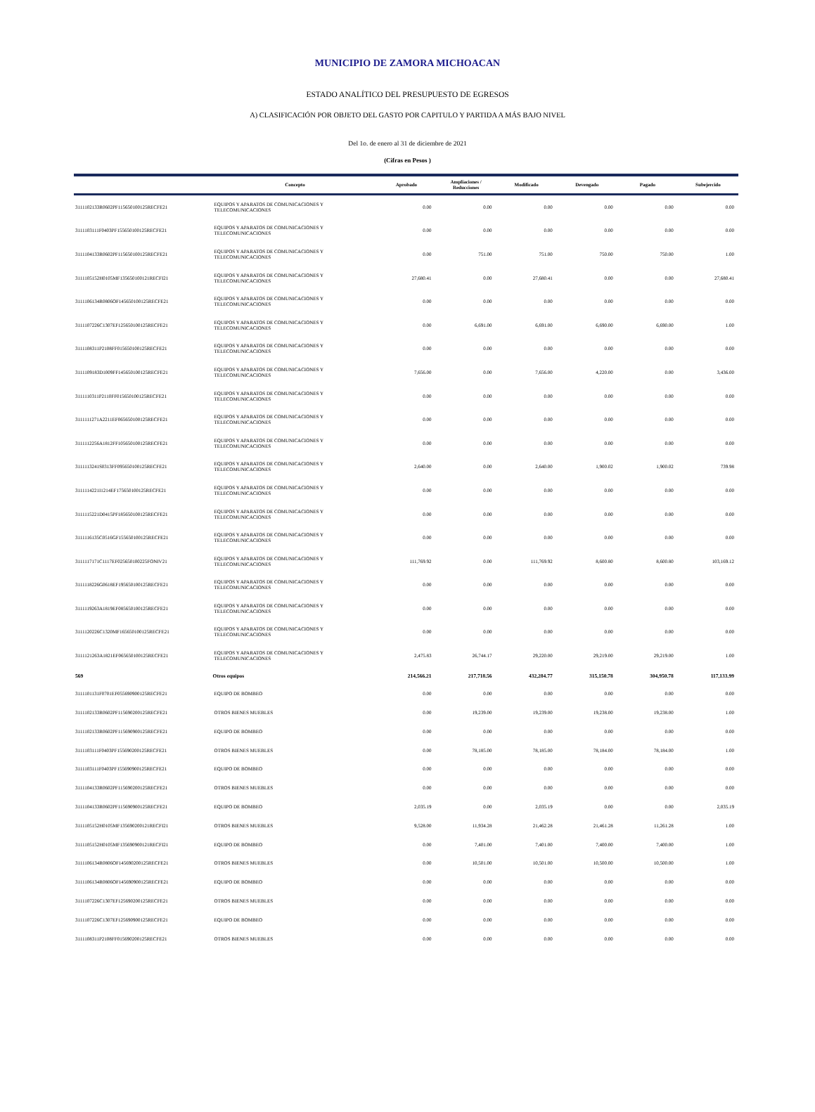MUNICIPIO DE ZAMORA MICHOACAN
ESTADO ANALÍTICO DEL PRESUPUESTO DE EGRESOS
A) CLASIFICACIÓN POR OBJETO DEL GASTO POR CAPITULO Y PARTIDA A MÁS BAJO NIVEL
Del 1o. de enero al 31 de diciembre de 2021
(Cifras en Pesos )
| | Concepto | Aprobado | Ampliaciones / Reducciones | Modificado | Devengado | Pagado | Subejercido |
| --- | --- | --- | --- | --- | --- | --- | --- |
| 3111102133R0602PF115650100125RECFE21 | EQUIPOS Y APARATOS DE COMUNICACIONES Y TELECOMUNICACIONES | 0.00 | 0.00 | 0.00 | 0.00 | 0.00 | 0.00 |
| 3111103111F0403PF155650100125RECFE21 | EQUIPOS Y APARATOS DE COMUNICACIONES Y TELECOMUNICACIONES | 0.00 | 0.00 | 0.00 | 0.00 | 0.00 | 0.00 |
| 3111104133R0602PF115650100125RECFE21 | EQUIPOS Y APARATOS DE COMUNICACIONES Y TELECOMUNICACIONES | 0.00 | 751.00 | 751.00 | 750.00 | 750.00 | 1.00 |
| 3111105152H0105MF135650100121RECFI21 | EQUIPOS Y APARATOS DE COMUNICACIONES Y TELECOMUNICACIONES | 27,680.41 | 0.00 | 27,680.41 | 0.00 | 0.00 | 27,680.41 |
| 3111106134R0806OF145650100125RECFE21 | EQUIPOS Y APARATOS DE COMUNICACIONES Y TELECOMUNICACIONES | 0.00 | 0.00 | 0.00 | 0.00 | 0.00 | 0.00 |
| 3111107226C1307EF125650100125RECFE21 | EQUIPOS Y APARATOS DE COMUNICACIONES Y TELECOMUNICACIONES | 0.00 | 6,691.00 | 6,691.00 | 6,690.00 | 6,690.00 | 1.00 |
| 3111108311P2108FF015650100125RECFE21 | EQUIPOS Y APARATOS DE COMUNICACIONES Y TELECOMUNICACIONES | 0.00 | 0.00 | 0.00 | 0.00 | 0.00 | 0.00 |
| 3111109183D1009FF145650100125RECFE21 | EQUIPOS Y APARATOS DE COMUNICACIONES Y TELECOMUNICACIONES | 7,656.00 | 0.00 | 7,656.00 | 4,220.00 | 0.00 | 3,436.00 |
| 3111110311P2110FF015650100125RECFE21 | EQUIPOS Y APARATOS DE COMUNICACIONES Y TELECOMUNICACIONES | 0.00 | 0.00 | 0.00 | 0.00 | 0.00 | 0.00 |
| 3111111271A2211EF065650100125RECFE21 | EQUIPOS Y APARATOS DE COMUNICACIONES Y TELECOMUNICACIONES | 0.00 | 0.00 | 0.00 | 0.00 | 0.00 | 0.00 |
| 3111112256A1812FF105650100125RECFE21 | EQUIPOS Y APARATOS DE COMUNICACIONES Y TELECOMUNICACIONES | 0.00 | 0.00 | 0.00 | 0.00 | 0.00 | 0.00 |
| 3111113241S0313FF095650100125RECFE21 | EQUIPOS Y APARATOS DE COMUNICACIONES Y TELECOMUNICACIONES | 2,640.00 | 0.00 | 2,640.00 | 1,900.02 | 1,900.02 | 739.98 |
| 3111114221I1214EF175650100125RECFE21 | EQUIPOS Y APARATOS DE COMUNICACIONES Y TELECOMUNICACIONES | 0.00 | 0.00 | 0.00 | 0.00 | 0.00 | 0.00 |
| 3111115221D0415PF185650100125RECFE21 | EQUIPOS Y APARATOS DE COMUNICACIONES Y TELECOMUNICACIONES | 0.00 | 0.00 | 0.00 | 0.00 | 0.00 | 0.00 |
| 3111116135C0516GF155650100125RECFE21 | EQUIPOS Y APARATOS DE COMUNICACIONES Y TELECOMUNICACIONES | 0.00 | 0.00 | 0.00 | 0.00 | 0.00 | 0.00 |
| 3111117171C1117EF025650100225FONIV21 | EQUIPOS Y APARATOS DE COMUNICACIONES Y TELECOMUNICACIONES | 111,769.92 | 0.00 | 111,769.92 | 8,600.80 | 8,600.80 | 103,169.12 |
| 3111118226G0618EF195650100125RECFE21 | EQUIPOS Y APARATOS DE COMUNICACIONES Y TELECOMUNICACIONES | 0.00 | 0.00 | 0.00 | 0.00 | 0.00 | 0.00 |
| 3111119263A1819EF085650100125RECFE21 | EQUIPOS Y APARATOS DE COMUNICACIONES Y TELECOMUNICACIONES | 0.00 | 0.00 | 0.00 | 0.00 | 0.00 | 0.00 |
| 3111120226C1320MF165650100125RECFE21 | EQUIPOS Y APARATOS DE COMUNICACIONES Y TELECOMUNICACIONES | 0.00 | 0.00 | 0.00 | 0.00 | 0.00 | 0.00 |
| 3111121263A1821EF065650100125RECFE21 | EQUIPOS Y APARATOS DE COMUNICACIONES Y TELECOMUNICACIONES | 2,475.83 | 26,744.17 | 29,220.00 | 29,219.00 | 29,219.00 | 1.00 |
| 569 | Otros equipos | 214,566.21 | 217,718.56 | 432,284.77 | 315,150.78 | 304,950.78 | 117,133.99 |
| 3111101131F0701EF055690900125RECFE21 | EQUIPO DE BOMBEO | 0.00 | 0.00 | 0.00 | 0.00 | 0.00 | 0.00 |
| 3111102133R0602PF115690200125RECFE21 | OTROS BIENES MUEBLES | 0.00 | 19,239.00 | 19,239.00 | 19,238.00 | 19,238.00 | 1.00 |
| 3111102133R0602PF115690900125RECFE21 | EQUIPO DE BOMBEO | 0.00 | 0.00 | 0.00 | 0.00 | 0.00 | 0.00 |
| 3111103111F0403PF155690200125RECFE21 | OTROS BIENES MUEBLES | 0.00 | 78,185.00 | 78,185.00 | 78,184.00 | 78,184.00 | 1.00 |
| 3111103111F0403PF155690900125RECFE21 | EQUIPO DE BOMBEO | 0.00 | 0.00 | 0.00 | 0.00 | 0.00 | 0.00 |
| 3111104133R0602PF115690200125RECFE21 | OTROS BIENES MUEBLES | 0.00 | 0.00 | 0.00 | 0.00 | 0.00 | 0.00 |
| 3111104133R0602PF115690900125RECFE21 | EQUIPO DE BOMBEO | 2,035.19 | 0.00 | 2,035.19 | 0.00 | 0.00 | 2,035.19 |
| 3111105152H0105MF135690200121RECFI21 | OTROS BIENES MUEBLES | 9,528.00 | 11,934.28 | 21,462.28 | 21,461.28 | 11,261.28 | 1.00 |
| 3111105152H0105MF135690900121RECFI21 | EQUIPO DE BOMBEO | 0.00 | 7,401.00 | 7,401.00 | 7,400.00 | 7,400.00 | 1.00 |
| 3111106134R0806OF145690200125RECFE21 | OTROS BIENES MUEBLES | 0.00 | 10,501.00 | 10,501.00 | 10,500.00 | 10,500.00 | 1.00 |
| 3111106134R0806OF145690900125RECFE21 | EQUIPO DE BOMBEO | 0.00 | 0.00 | 0.00 | 0.00 | 0.00 | 0.00 |
| 3111107226C1307EF125690200125RECFE21 | OTROS BIENES MUEBLES | 0.00 | 0.00 | 0.00 | 0.00 | 0.00 | 0.00 |
| 3111107226C1307EF125690900125RECFE21 | EQUIPO DE BOMBEO | 0.00 | 0.00 | 0.00 | 0.00 | 0.00 | 0.00 |
| 3111108311P2108FF015690200125RECFE21 | OTROS BIENES MUEBLES | 0.00 | 0.00 | 0.00 | 0.00 | 0.00 | 0.00 |